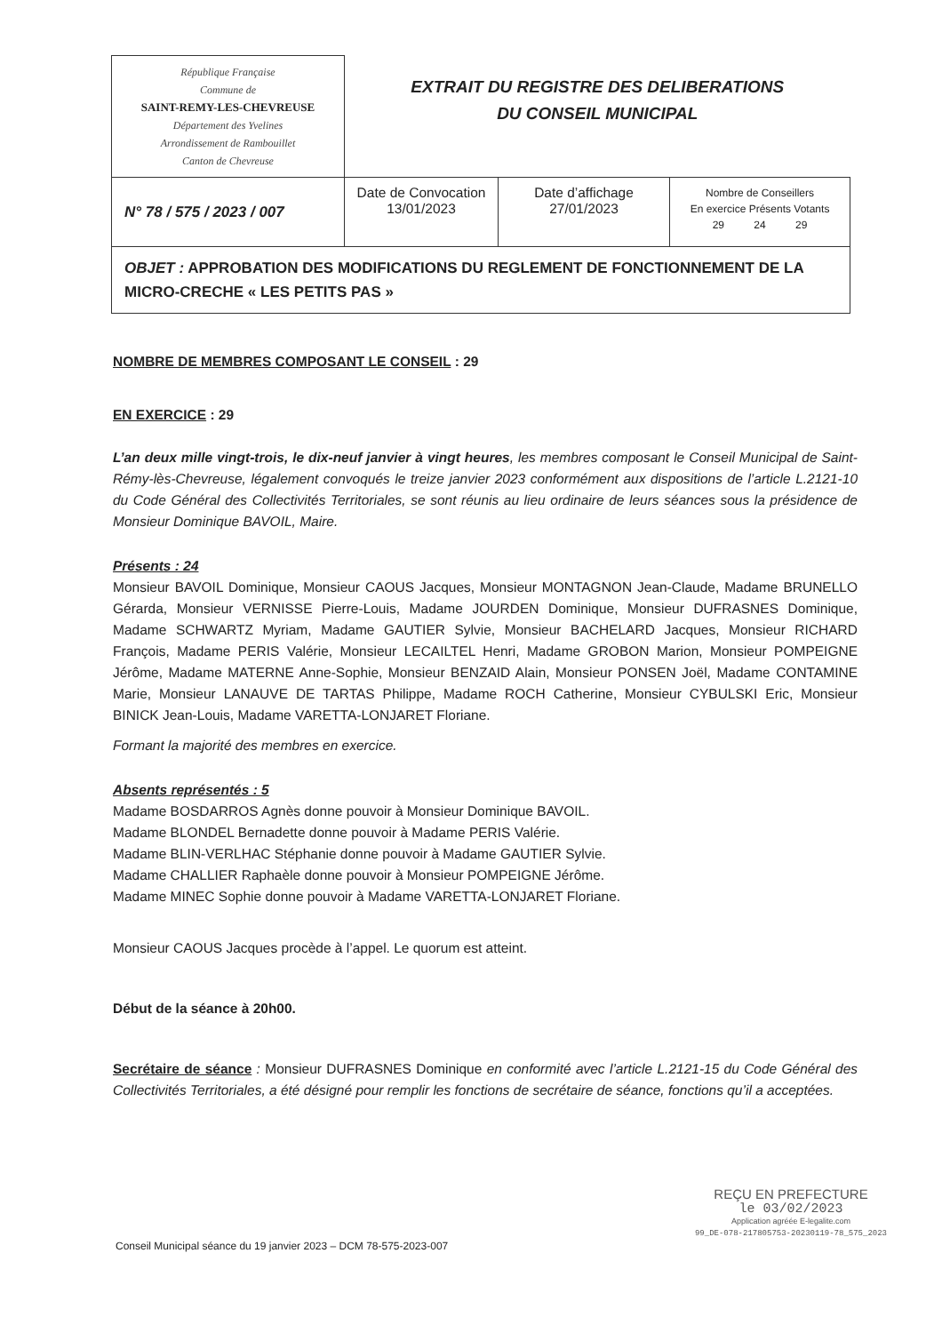| République Française Commune de SAINT-REMY-LES-CHEVREUSE Département des Yvelines Arrondissement de Rambouillet Canton de Chevreuse | EXTRAIT DU REGISTRE DES DELIBERATIONS DU CONSEIL MUNICIPAL | | |
| N° 78 / 575 / 2023 / 007 | Date de Convocation 13/01/2023 | Date d’affichage 27/01/2023 | Nombre de Conseillers En exercice Présents Votants 29 24 29 |
| OBJET : APPROBATION DES MODIFICATIONS DU REGLEMENT DE FONCTIONNEMENT DE LA MICRO-CRECHE « LES PETITS PAS » | | | |
NOMBRE DE MEMBRES COMPOSANT LE CONSEIL : 29
EN EXERCICE : 29
L’an deux mille vingt-trois, le dix-neuf janvier à vingt heures, les membres composant le Conseil Municipal de Saint-Rémy-lès-Chevreuse, légalement convoqués le treize janvier 2023 conformément aux dispositions de l’article L.2121-10 du Code Général des Collectivités Territoriales, se sont réunis au lieu ordinaire de leurs séances sous la présidence de Monsieur Dominique BAVOIL, Maire.
Présents : 24
Monsieur BAVOIL Dominique, Monsieur CAOUS Jacques, Monsieur MONTAGNON Jean-Claude, Madame BRUNELLO Gérarda, Monsieur VERNISSE Pierre-Louis, Madame JOURDEN Dominique, Monsieur DUFRASNES Dominique, Madame SCHWARTZ Myriam, Madame GAUTIER Sylvie, Monsieur BACHELARD Jacques, Monsieur RICHARD François, Madame PERIS Valérie, Monsieur LECAILTEL Henri, Madame GROBON Marion, Monsieur POMPEIGNE Jérôme, Madame MATERNE Anne-Sophie, Monsieur BENZAID Alain, Monsieur PONSEN Joël, Madame CONTAMINE Marie, Monsieur LANAUVE DE TARTAS Philippe, Madame ROCH Catherine, Monsieur CYBULSKI Eric, Monsieur BINICK Jean-Louis, Madame VARETTA-LONJARET Floriane.
Formant la majorité des membres en exercice.
Absents représentés : 5
Madame BOSDARROS Agnès donne pouvoir à Monsieur Dominique BAVOIL.
Madame BLONDEL Bernadette donne pouvoir à Madame PERIS Valérie.
Madame BLIN-VERLHAC Stéphanie donne pouvoir à Madame GAUTIER Sylvie.
Madame CHALLIER Raphaèle donne pouvoir à Monsieur POMPEIGNE Jérôme.
Madame MINEC Sophie donne pouvoir à Madame VARETTA-LONJARET Floriane.
Monsieur CAOUS Jacques procède à l’appel. Le quorum est atteint.
Début de la séance à 20h00.
Secrétaire de séance : Monsieur DUFRASNES Dominique en conformité avec l’article L.2121-15 du Code Général des Collectivités Territoriales, a été désigné pour remplir les fonctions de secrétaire de séance, fonctions qu’il a acceptées.
Conseil Municipal séance du 19 janvier 2023 – DCM 78-575-2023-007
REÇU EN PREFECTURE
le 03/02/2023
Application agréée E-legalite.com
99_DE-078-217805753-20230119-78_575_2023